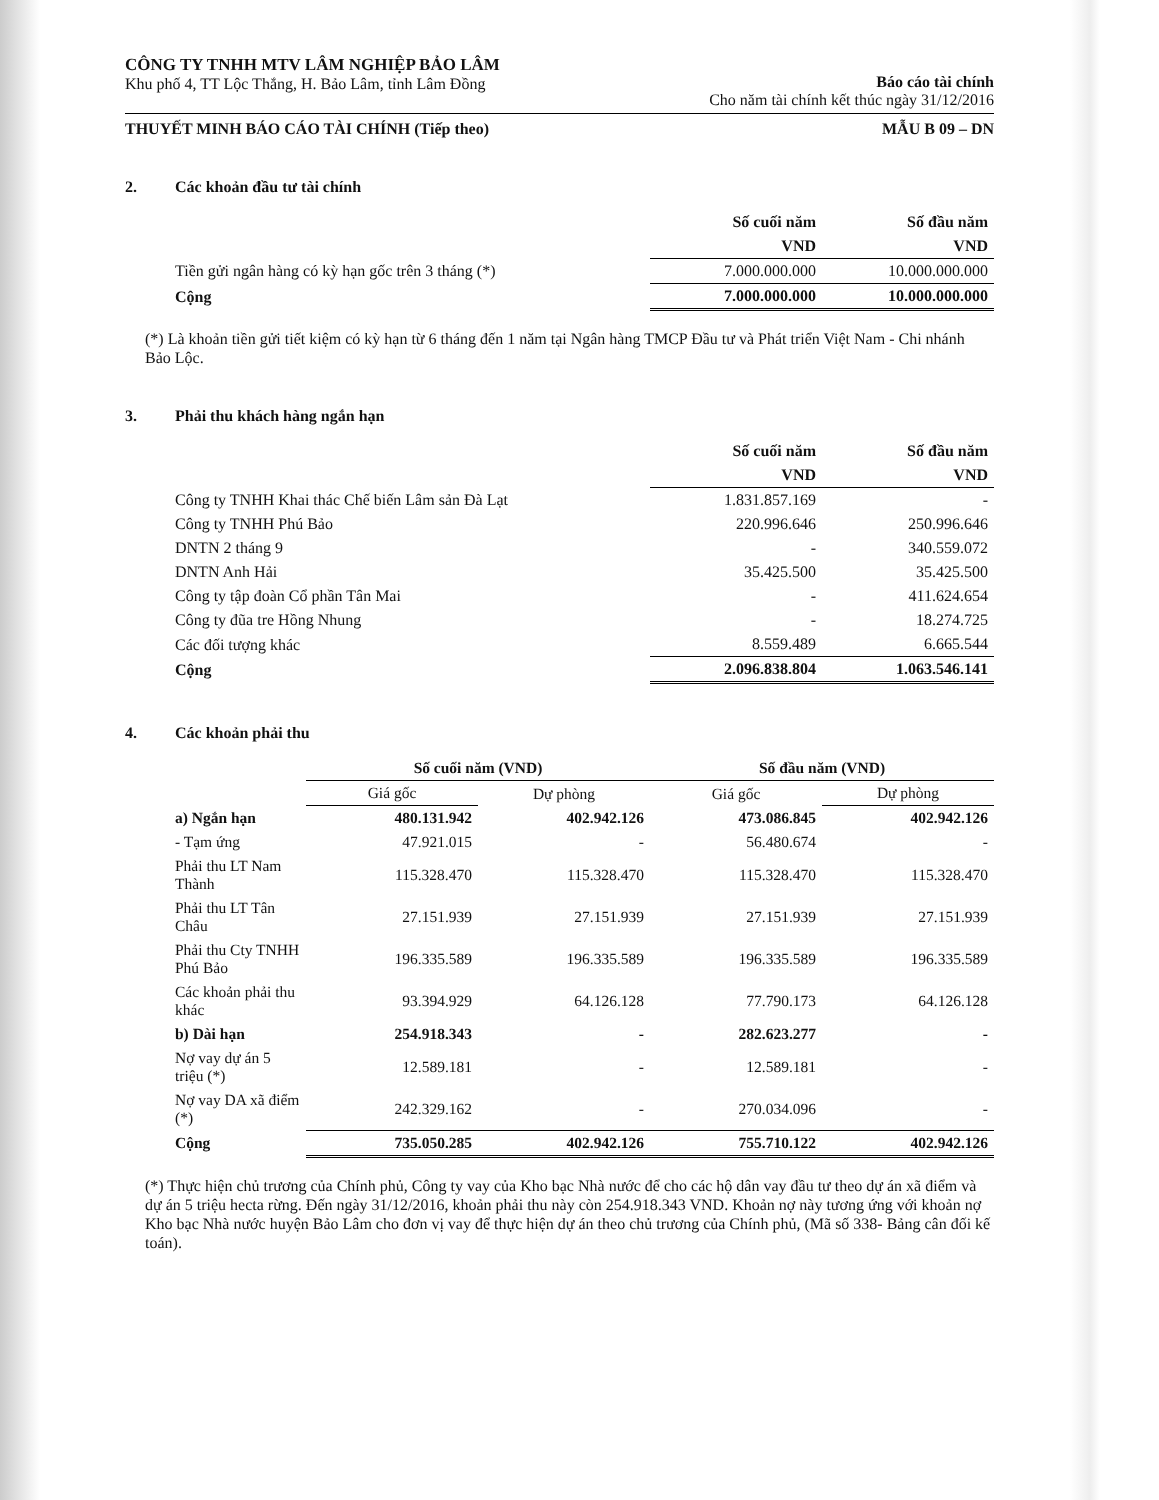CÔNG TY TNHH MTV LÂM NGHIỆP BẢO LÂM
Khu phố 4, TT Lộc Thắng, H. Bảo Lâm, tỉnh Lâm Đồng
Báo cáo tài chính
Cho năm tài chính kết thúc ngày 31/12/2016
THUYẾT MINH BÁO CÁO TÀI CHÍNH (Tiếp theo) MẪU B 09 – DN
2. Các khoản đầu tư tài chính
| | Số cuối năm | Số đầu năm |
| | VND | VND |
| Tiền gửi ngân hàng có kỳ hạn gốc trên 3 tháng (*) | 7.000.000.000 | 10.000.000.000 |
| Cộng | 7.000.000.000 | 10.000.000.000 |
(*) Là khoản tiền gửi tiết kiệm có kỳ hạn từ 6 tháng đến 1 năm tại Ngân hàng TMCP Đầu tư và Phát triển Việt Nam - Chi nhánh Bảo Lộc.
3. Phải thu khách hàng ngắn hạn
| | Số cuối năm | Số đầu năm |
| | VND | VND |
| Công ty TNHH Khai thác Chế biến Lâm sản Đà Lạt | 1.831.857.169 | - |
| Công ty TNHH Phú Bảo | 220.996.646 | 250.996.646 |
| DNTN 2 tháng 9 | - | 340.559.072 |
| DNTN Anh Hải | 35.425.500 | 35.425.500 |
| Công ty tập đoàn Cổ phần Tân Mai | - | 411.624.654 |
| Công ty đũa tre Hồng Nhung | - | 18.274.725 |
| Các đối tượng khác | 8.559.489 | 6.665.544 |
| Cộng | 2.096.838.804 | 1.063.546.141 |
4. Các khoản phải thu
| | Số cuối năm (VND) | | Số đầu năm (VND) | |
| | Giá gốc | Dự phòng | Giá gốc | Dự phòng |
| a) Ngắn hạn | 480.131.942 | 402.942.126 | 473.086.845 | 402.942.126 |
| - Tạm ứng | 47.921.015 | - | 56.480.674 | - |
| Phải thu LT Nam Thành | 115.328.470 | 115.328.470 | 115.328.470 | 115.328.470 |
| Phải thu LT Tân Châu | 27.151.939 | 27.151.939 | 27.151.939 | 27.151.939 |
| Phải thu Cty TNHH Phú Bảo | 196.335.589 | 196.335.589 | 196.335.589 | 196.335.589 |
| Các khoản phải thu khác | 93.394.929 | 64.126.128 | 77.790.173 | 64.126.128 |
| b) Dài hạn | 254.918.343 | - | 282.623.277 | - |
| Nợ vay dự án 5 triệu (*) | 12.589.181 | - | 12.589.181 | - |
| Nợ vay DA xã điểm (*) | 242.329.162 | - | 270.034.096 | - |
| Cộng | 735.050.285 | 402.942.126 | 755.710.122 | 402.942.126 |
(*) Thực hiện chủ trương của Chính phủ, Công ty vay của Kho bạc Nhà nước để cho các hộ dân vay đầu tư theo dự án xã điểm và dự án 5 triệu hecta rừng. Đến ngày 31/12/2016, khoản phải thu này còn 254.918.343 VND. Khoản nợ này tương ứng với khoản nợ Kho bạc Nhà nước huyện Bảo Lâm cho đơn vị vay để thực hiện dự án theo chủ trương của Chính phủ, (Mã số 338- Bảng cân đối kế toán).